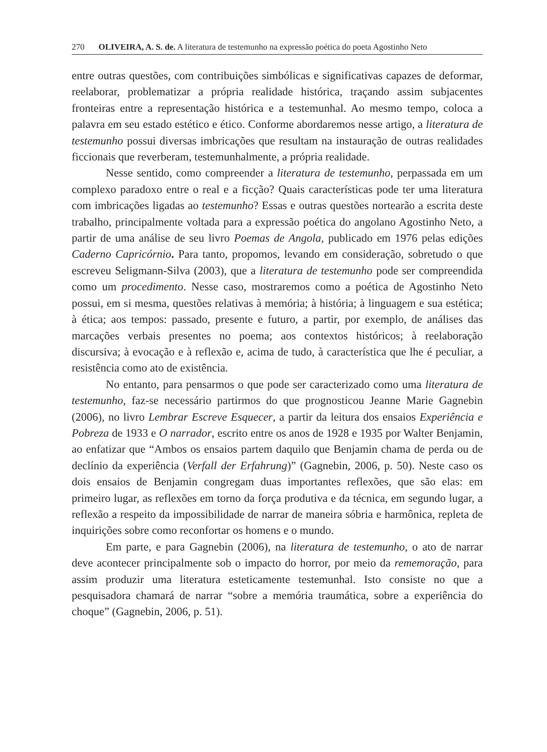270 OLIVEIRA, A. S. de. A literatura de testemunho na expressão poética do poeta Agostinho Neto
entre outras questões, com contribuições simbólicas e significativas capazes de deformar, reelaborar, problematizar a própria realidade histórica, traçando assim subjacentes fronteiras entre a representação histórica e a testemunhal. Ao mesmo tempo, coloca a palavra em seu estado estético e ético. Conforme abordaremos nesse artigo, a literatura de testemunho possui diversas imbricações que resultam na instauração de outras realidades ficcionais que reverberam, testemunhalmente, a própria realidade.
Nesse sentido, como compreender a literatura de testemunho, perpassada em um complexo paradoxo entre o real e a ficção? Quais características pode ter uma literatura com imbricações ligadas ao testemunho? Essas e outras questões nortearão a escrita deste trabalho, principalmente voltada para a expressão poética do angolano Agostinho Neto, a partir de uma análise de seu livro Poemas de Angola, publicado em 1976 pelas edições Caderno Capricórnio. Para tanto, propomos, levando em consideração, sobretudo o que escreveu Seligmann-Silva (2003), que a literatura de testemunho pode ser compreendida como um procedimento. Nesse caso, mostraremos como a poética de Agostinho Neto possui, em si mesma, questões relativas à memória; à história; à linguagem e sua estética; à ética; aos tempos: passado, presente e futuro, a partir, por exemplo, de análises das marcações verbais presentes no poema; aos contextos históricos; à reelaboração discursiva; à evocação e à reflexão e, acima de tudo, à característica que lhe é peculiar, a resistência como ato de existência.
No entanto, para pensarmos o que pode ser caracterizado como uma literatura de testemunho, faz-se necessário partirmos do que prognosticou Jeanne Marie Gagnebin (2006), no livro Lembrar Escreve Esquecer, a partir da leitura dos ensaios Experiência e Pobreza de 1933 e O narrador, escrito entre os anos de 1928 e 1935 por Walter Benjamin, ao enfatizar que “Ambos os ensaios partem daquilo que Benjamin chama de perda ou de declínio da experiência (Verfall der Erfahrung)” (Gagnebin, 2006, p. 50). Neste caso os dois ensaios de Benjamin congregam duas importantes reflexões, que são elas: em primeiro lugar, as reflexões em torno da força produtiva e da técnica, em segundo lugar, a reflexão a respeito da impossibilidade de narrar de maneira sóbria e harmônica, repleta de inquirições sobre como reconfortar os homens e o mundo.
Em parte, e para Gagnebin (2006), na literatura de testemunho, o ato de narrar deve acontecer principalmente sob o impacto do horror, por meio da rememoração, para assim produzir uma literatura esteticamente testemunhal. Isto consiste no que a pesquisadora chamará de narrar “sobre a memória traumática, sobre a experiência do choque” (Gagnebin, 2006, p. 51).